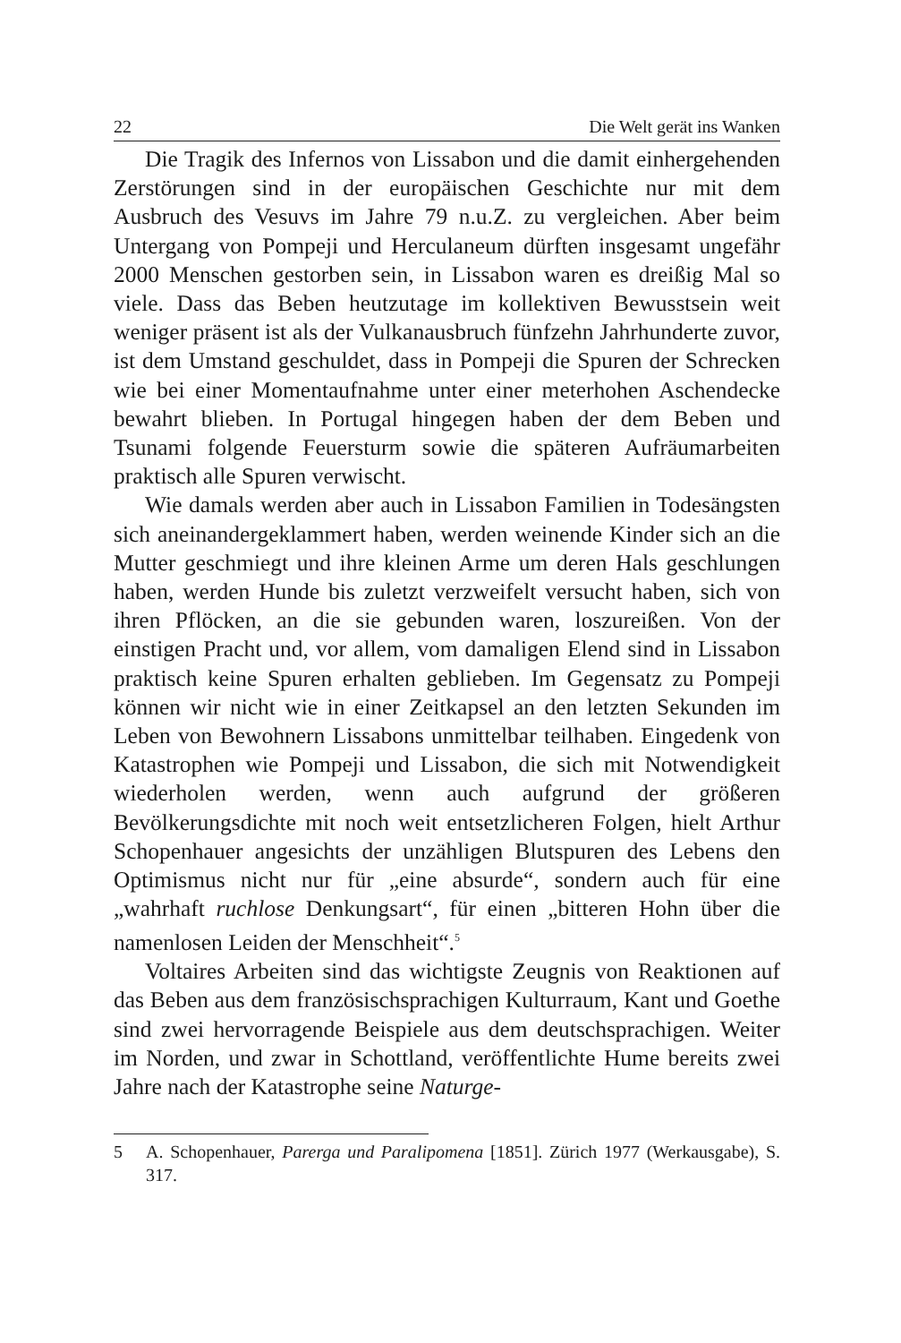22 Die Welt gerät ins Wanken
Die Tragik des Infernos von Lissabon und die damit einhergehenden Zerstörungen sind in der europäischen Geschichte nur mit dem Ausbruch des Vesuvs im Jahre 79 n.u.Z. zu vergleichen. Aber beim Untergang von Pompeji und Herculaneum dürften insgesamt ungefähr 2000 Menschen gestorben sein, in Lissabon waren es dreißig Mal so viele. Dass das Beben heutzutage im kollektiven Bewusstsein weit weniger präsent ist als der Vulkanausbruch fünfzehn Jahrhunderte zuvor, ist dem Umstand geschuldet, dass in Pompeji die Spuren der Schrecken wie bei einer Momentaufnahme unter einer meterhohen Aschendecke bewahrt blieben. In Portugal hingegen haben der dem Beben und Tsunami folgende Feuersturm sowie die späteren Aufräumarbeiten praktisch alle Spuren verwischt.
Wie damals werden aber auch in Lissabon Familien in Todesängsten sich aneinandergeklammert haben, werden weinende Kinder sich an die Mutter geschmiegt und ihre kleinen Arme um deren Hals geschlungen haben, werden Hunde bis zuletzt verzweifelt versucht haben, sich von ihren Pflöcken, an die sie gebunden waren, loszureißen. Von der einstigen Pracht und, vor allem, vom damaligen Elend sind in Lissabon praktisch keine Spuren erhalten geblieben. Im Gegensatz zu Pompeji können wir nicht wie in einer Zeitkapsel an den letzten Sekunden im Leben von Bewohnern Lissabons unmittelbar teilhaben. Eingedenk von Katastrophen wie Pompeji und Lissabon, die sich mit Notwendigkeit wiederholen werden, wenn auch aufgrund der größeren Bevölkerungsdichte mit noch weit entsetzlicheren Folgen, hielt Arthur Schopenhauer angesichts der unzähligen Blutspuren des Lebens den Optimismus nicht nur für „eine absurde“, sondern auch für eine „wahrhaft ruchlose Denkungsart“, für einen „bitteren Hohn über die namenlosen Leiden der Menschheit“.<sup>5</sup>
Voltaires Arbeiten sind das wichtigste Zeugnis von Reaktionen auf das Beben aus dem französischsprachigen Kulturraum, Kant und Goethe sind zwei hervorragende Beispiele aus dem deutschsprachigen. Weiter im Norden, und zwar in Schottland, veröffentlichte Hume bereits zwei Jahre nach der Katastrophe seine Naturge-
5 A. Schopenhauer, Parerga und Paralipomena [1851]. Zürich 1977 (Werkausgabe), S. 317.